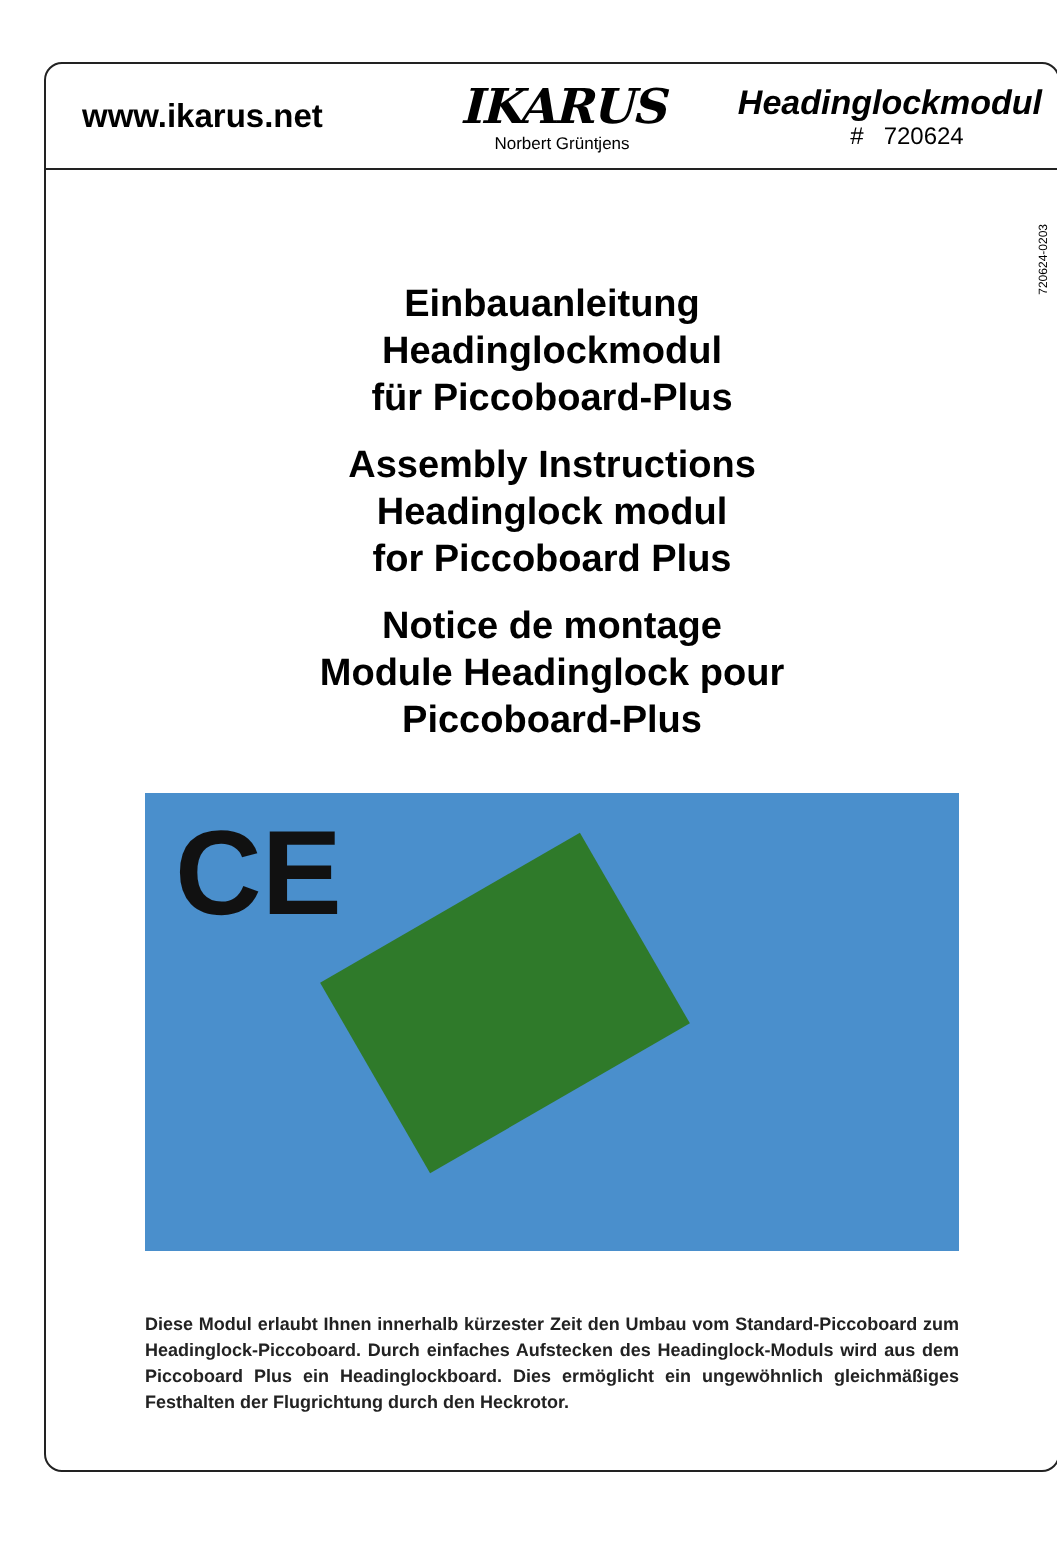www.ikarus.net
IKARUS
Norbert Grüntjens
Headinglockmodul
# 720624
720624-0203
Einbauanleitung
Headinglockmodul
für Piccoboard-Plus
Assembly Instructions
Headinglock modul
for Piccoboard Plus
Notice de montage
Module Headinglock pour
Piccoboard-Plus
CE
Diese Modul erlaubt Ihnen innerhalb kürzester Zeit den Umbau vom Standard-Piccoboard zum Headinglock-Piccoboard. Durch einfaches Aufstecken des Headinglock-Moduls wird aus dem Piccoboard Plus ein Headinglockboard. Dies ermöglicht ein ungewöhnlich gleichmäßiges Festhalten der Flugrichtung durch den Heckrotor.